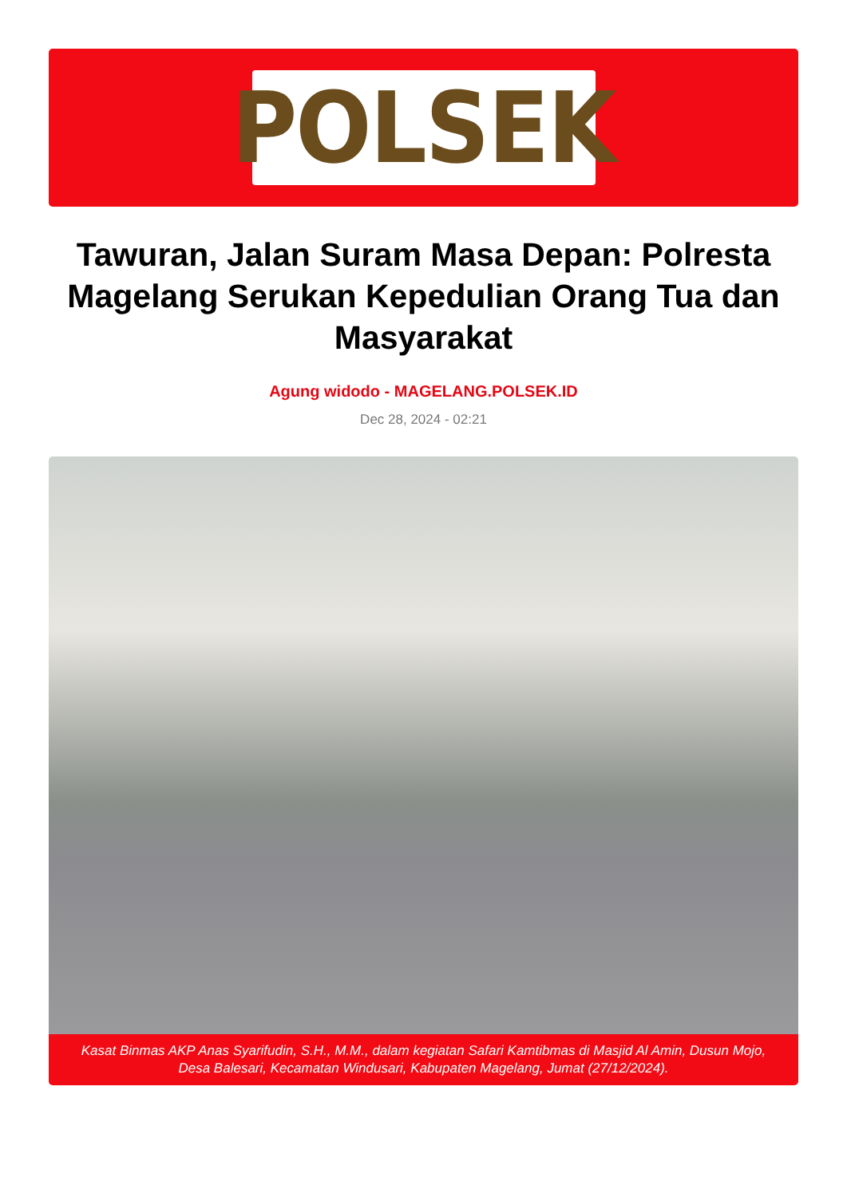POLSEK
Tawuran, Jalan Suram Masa Depan: Polresta Magelang Serukan Kepedulian Orang Tua dan Masyarakat
Agung widodo - MAGELANG.POLSEK.ID
Dec 28, 2024 - 02:21
Kasat Binmas AKP Anas Syarifudin, S.H., M.M., dalam kegiatan Safari Kamtibmas di Masjid Al Amin, Dusun Mojo, Desa Balesari, Kecamatan Windusari, Kabupaten Magelang, Jumat (27/12/2024).